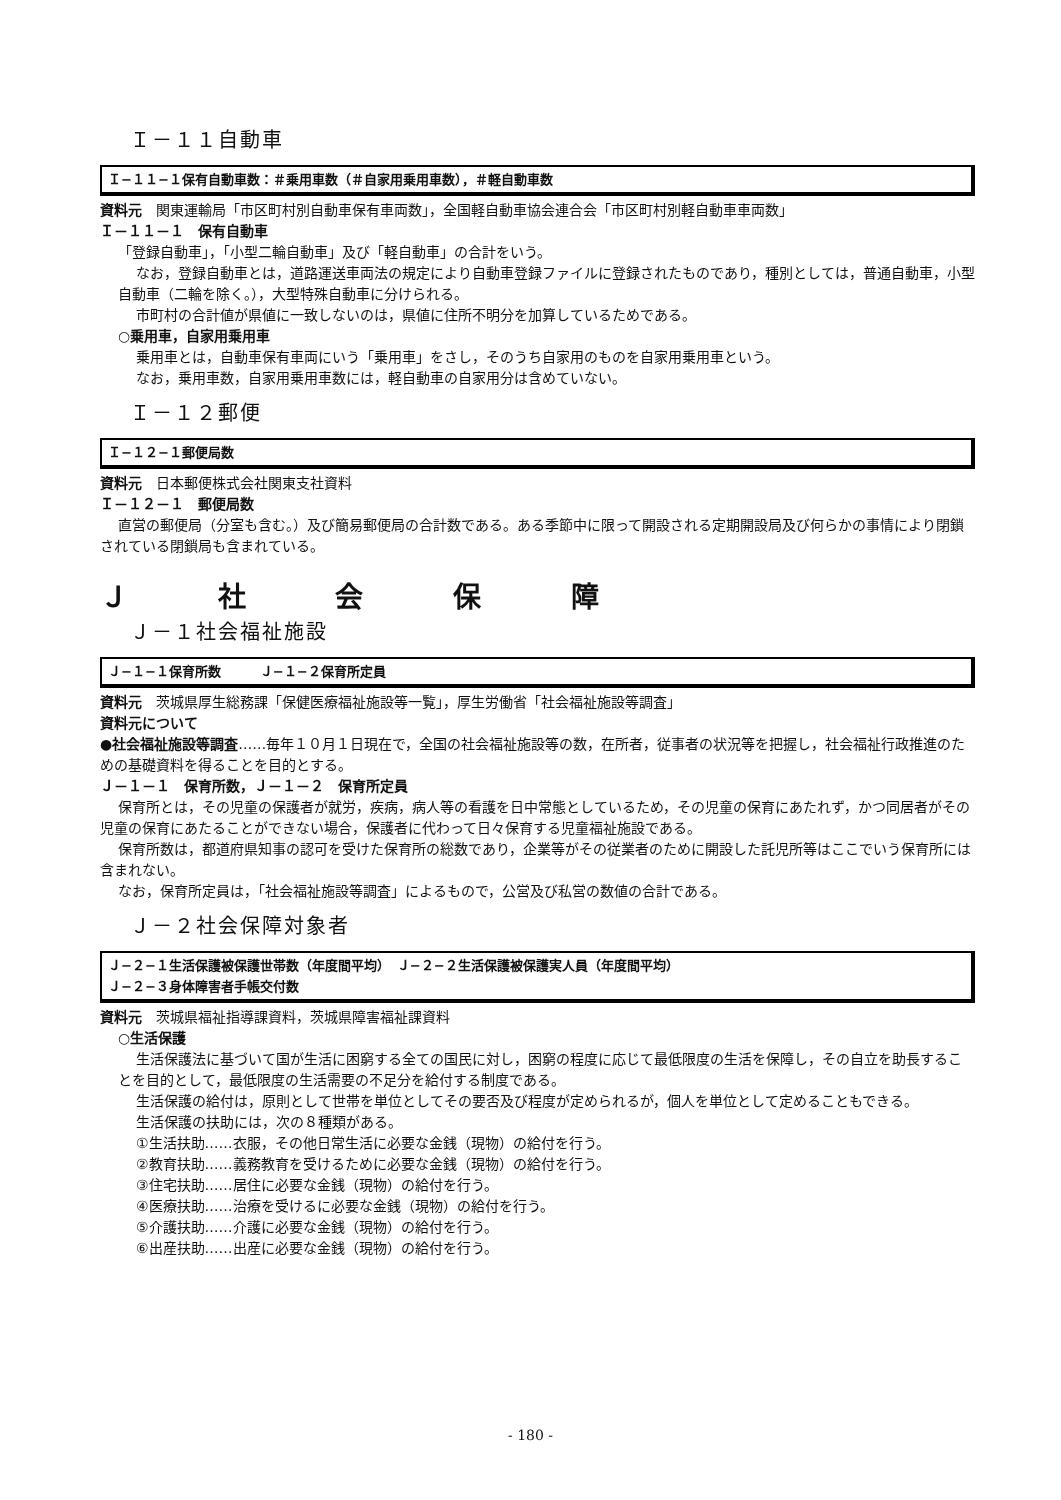Ｉ－１１自動車
Ｉ−１１−１保有自動車数：＃乗用車数（＃自家用乗用車数），＃軽自動車数
資料元　関東運輸局「市区町村別自動車保有車両数」，全国軽自動車協会連合会「市区町村別軽自動車車両数」
Ｉ－１１－１　保有自動車
「登録自動車」，「小型二輪自動車」及び「軽自動車」の合計をいう。
なお，登録自動車とは，道路運送車両法の規定により自動車登録ファイルに登録されたものであり，種別としては，普通自動車，小型自動車（二輪を除く。），大型特殊自動車に分けられる。
市町村の合計値が県値に一致しないのは，県値に住所不明分を加算しているためである。
○乗用車，自家用乗用車
乗用車とは，自動車保有車両にいう「乗用車」をさし，そのうち自家用のものを自家用乗用車という。
なお，乗用車数，自家用乗用車数には，軽自動車の自家用分は含めていない。
Ｉ－１２郵便
Ｉ−１２−１郵便局数
資料元　日本郵便株式会社関東支社資料
Ｉ－１２－１　郵便局数
直営の郵便局（分室も含む。）及び簡易郵便局の合計数である。ある季節中に限って開設される定期開設局及び何らかの事情により閉鎖されている閉鎖局も含まれている。
Ｊ 社 会 保 障
Ｊ－１社会福祉施設
Ｊ−１−１保育所数　　　Ｊ−１−２保育所定員
資料元　茨城県厚生総務課「保健医療福祉施設等一覧」，厚生労働省「社会福祉施設等調査」
資料元について
●社会福祉施設等調査……毎年１０月１日現在で，全国の社会福祉施設等の数，在所者，従事者の状況等を把握し，社会福祉行政推進のための基礎資料を得ることを目的とする。
Ｊ－１－１　保育所数，Ｊ－１－２　保育所定員
保育所とは，その児童の保護者が就労，疾病，病人等の看護を日中常態としているため，その児童の保育にあたれず，かつ同居者がその児童の保育にあたることができない場合，保護者に代わって日々保育する児童福祉施設である。
保育所数は，都道府県知事の認可を受けた保育所の総数であり，企業等がその従業者のために開設した託児所等はここでいう保育所には含まれない。
なお，保育所定員は，「社会福祉施設等調査」によるもので，公営及び私営の数値の合計である。
Ｊ－２社会保障対象者
Ｊ−２−１生活保護被保護世帯数（年度間平均）　Ｊ−２−２生活保護被保護実人員（年度間平均）
Ｊ−２−３身体障害者手帳交付数
資料元　茨城県福祉指導課資料，茨城県障害福祉課資料
○生活保護
生活保護法に基づいて国が生活に困窮する全ての国民に対し，困窮の程度に応じて最低限度の生活を保障し，その自立を助長することを目的として，最低限度の生活需要の不足分を給付する制度である。
生活保護の給付は，原則として世帯を単位としてその要否及び程度が定められるが，個人を単位として定めることもできる。
生活保護の扶助には，次の８種類がある。
①生活扶助……衣服，その他日常生活に必要な金銭（現物）の給付を行う。
②教育扶助……義務教育を受けるために必要な金銭（現物）の給付を行う。
③住宅扶助……居住に必要な金銭（現物）の給付を行う。
④医療扶助……治療を受けるに必要な金銭（現物）の給付を行う。
⑤介護扶助……介護に必要な金銭（現物）の給付を行う。
⑥出産扶助……出産に必要な金銭（現物）の給付を行う。
- 180 -